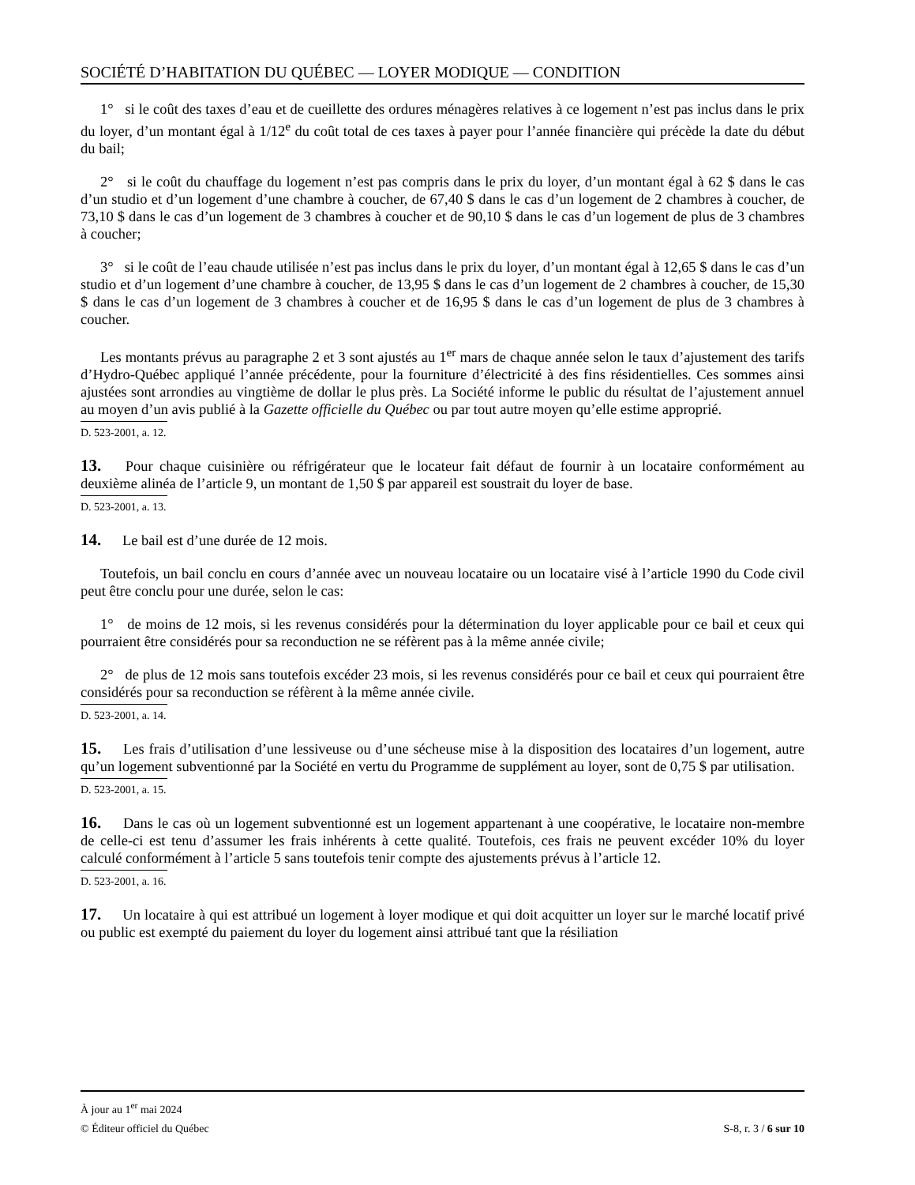SOCIÉTÉ D’HABITATION DU QUÉBEC — LOYER MODIQUE — CONDITION
1° si le coût des taxes d’eau et de cueillette des ordures ménagères relatives à ce logement n’est pas inclus dans le prix du loyer, d’un montant égal à 1/12<sup>e</sup> du coût total de ces taxes à payer pour l’année financière qui précède la date du début du bail;
2° si le coût du chauffage du logement n’est pas compris dans le prix du loyer, d’un montant égal à 62 $ dans le cas d’un studio et d’un logement d’une chambre à coucher, de 67,40 $ dans le cas d’un logement de 2 chambres à coucher, de 73,10 $ dans le cas d’un logement de 3 chambres à coucher et de 90,10 $ dans le cas d’un logement de plus de 3 chambres à coucher;
3° si le coût de l’eau chaude utilisée n’est pas inclus dans le prix du loyer, d’un montant égal à 12,65 $ dans le cas d’un studio et d’un logement d’une chambre à coucher, de 13,95 $ dans le cas d’un logement de 2 chambres à coucher, de 15,30 $ dans le cas d’un logement de 3 chambres à coucher et de 16,95 $ dans le cas d’un logement de plus de 3 chambres à coucher.
Les montants prévus au paragraphe 2 et 3 sont ajustés au 1<sup>er</sup> mars de chaque année selon le taux d’ajustement des tarifs d’Hydro-Québec appliqué l’année précédente, pour la fourniture d’électricité à des fins résidentielles. Ces sommes ainsi ajustées sont arrondies au vingtième de dollar le plus près. La Société informe le public du résultat de l’ajustement annuel au moyen d’un avis publié à la Gazette officielle du Québec ou par tout autre moyen qu’elle estime approprié.
D. 523-2001, a. 12.
13. Pour chaque cuisinière ou réfrigérateur que le locateur fait défaut de fournir à un locataire conformément au deuxième alinéa de l’article 9, un montant de 1,50 $ par appareil est soustrait du loyer de base.
D. 523-2001, a. 13.
14. Le bail est d’une durée de 12 mois.
Toutefois, un bail conclu en cours d’année avec un nouveau locataire ou un locataire visé à l’article 1990 du Code civil peut être conclu pour une durée, selon le cas:
1° de moins de 12 mois, si les revenus considérés pour la détermination du loyer applicable pour ce bail et ceux qui pourraient être considérés pour sa reconduction ne se réfèrent pas à la même année civile;
2° de plus de 12 mois sans toutefois excéder 23 mois, si les revenus considérés pour ce bail et ceux qui pourraient être considérés pour sa reconduction se réfèrent à la même année civile.
D. 523-2001, a. 14.
15. Les frais d’utilisation d’une lessiveuse ou d’une sécheuse mise à la disposition des locataires d’un logement, autre qu’un logement subventionné par la Société en vertu du Programme de supplément au loyer, sont de 0,75 $ par utilisation.
D. 523-2001, a. 15.
16. Dans le cas où un logement subventionné est un logement appartenant à une coopérative, le locataire non-membre de celle-ci est tenu d’assumer les frais inhérents à cette qualité. Toutefois, ces frais ne peuvent excéder 10% du loyer calculé conformément à l’article 5 sans toutefois tenir compte des ajustements prévus à l’article 12.
D. 523-2001, a. 16.
17. Un locataire à qui est attribué un logement à loyer modique et qui doit acquitter un loyer sur le marché locatif privé ou public est exempté du paiement du loyer du logement ainsi attribué tant que la résiliation
À jour au 1<sup>er</sup> mai 2024
© Éditeur officiel du Québec S-8, r. 3 / 6 sur 10